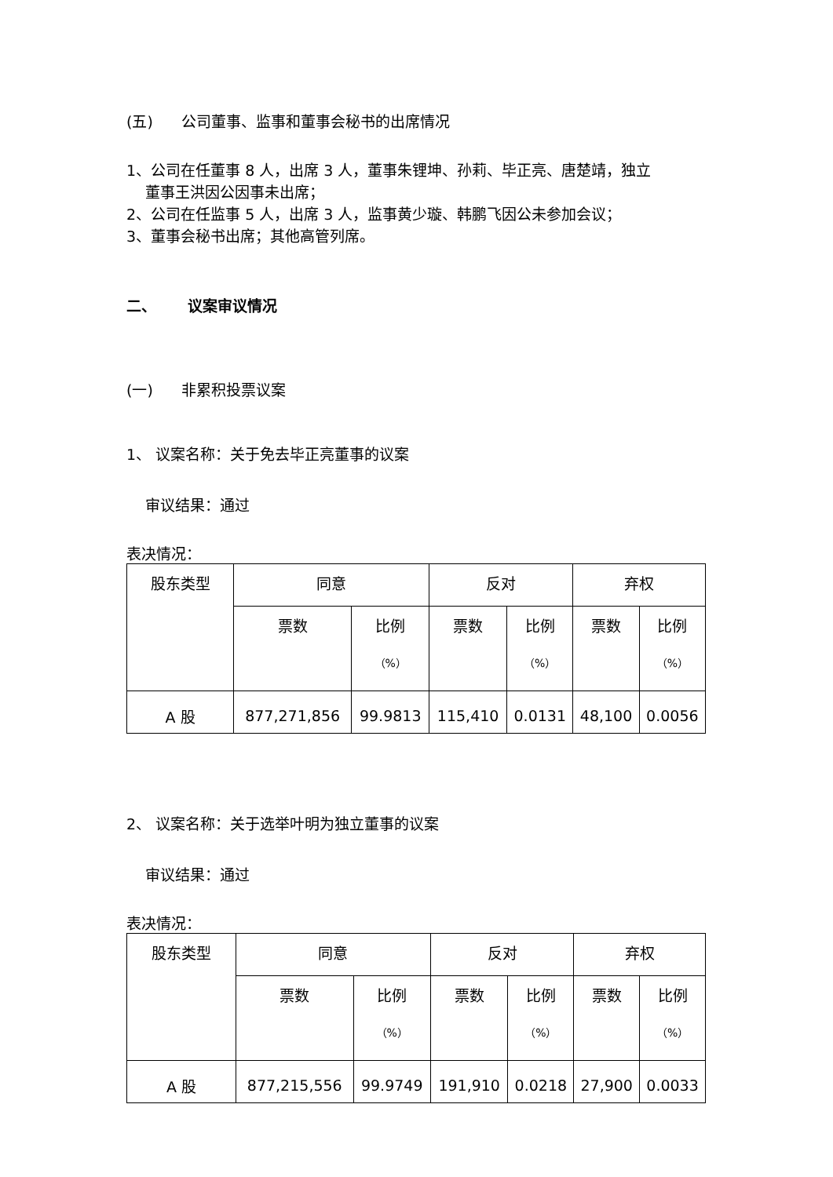(五) 公司董事、监事和董事会秘书的出席情况
1、公司在任董事 8 人，出席 3 人，董事朱锂坤、孙莉、毕正亮、唐楚靖，独立
董事王洪因公因事未出席；
2、公司在任监事 5 人，出席 3 人，监事黄少璇、韩鹏飞因公未参加会议；
3、董事会秘书出席；其他高管列席。
二、 议案审议情况
(一) 非累积投票议案
1、 议案名称：关于免去毕正亮董事的议案
审议结果：通过
表决情况：
| 股东类型 | 同意 | | 反对 | | 弃权 | |
| | 票数 | 比例 （%） | 票数 | 比例 （%） | 票数 | 比例 （%） |
| A 股 | 877,271,856 | 99.9813 | 115,410 | 0.0131 | 48,100 | 0.0056 |
2、 议案名称：关于选举叶明为独立董事的议案
审议结果：通过
表决情况：
| 股东类型 | 同意 | | 反对 | | 弃权 | |
| | 票数 | 比例 （%） | 票数 | 比例 （%） | 票数 | 比例 （%） |
| A 股 | 877,215,556 | 99.9749 | 191,910 | 0.0218 | 27,900 | 0.0033 |